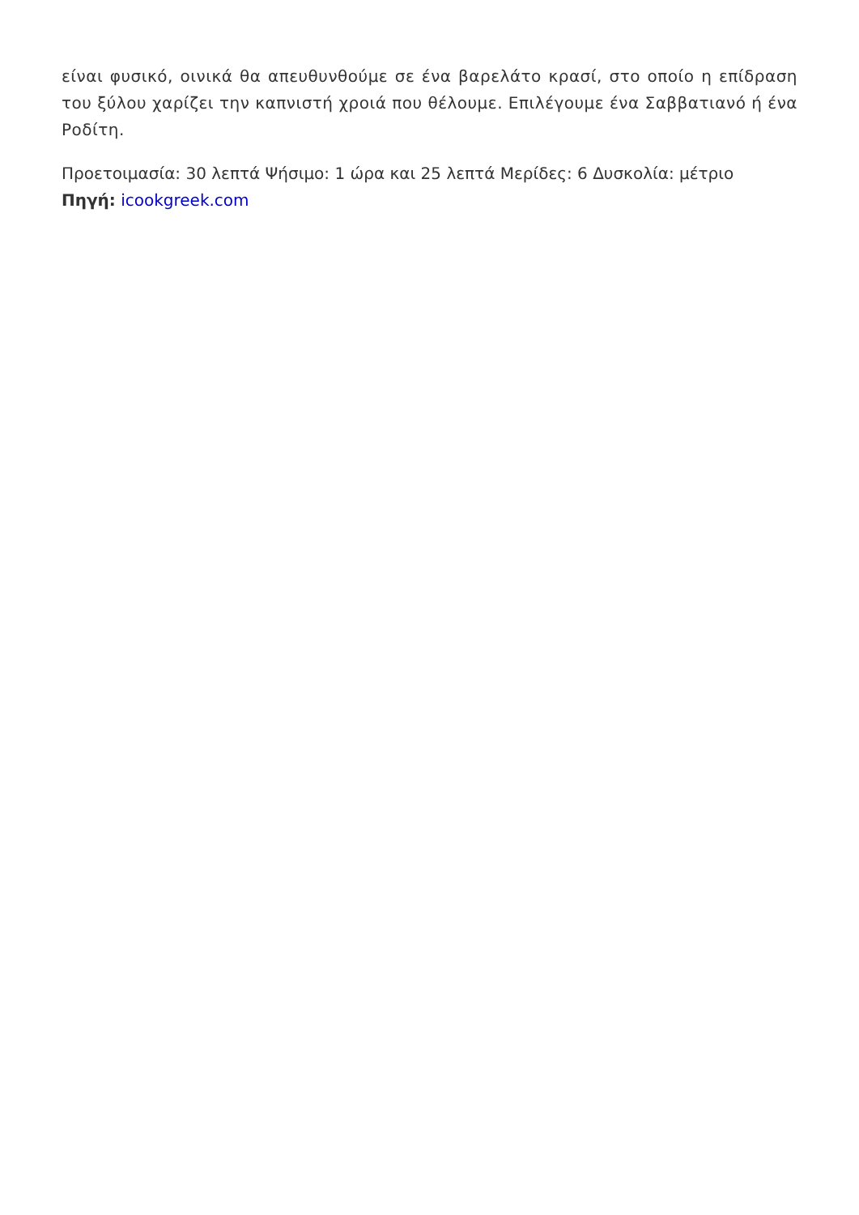είναι φυσικό, οινικά θα απευθυνθούμε σε ένα βαρελάτο κρασί, στο οποίο η επίδραση του ξύλου χαρίζει την καπνιστή χροιά που θέλουμε. Επιλέγουμε ένα Σαββατιανό ή ένα Ροδίτη.
Προετοιμασία: 30 λεπτά Ψήσιμο: 1 ώρα και 25 λεπτά Μερίδες: 6 Δυσκολία: μέτριο
Πηγή: icookgreek.com